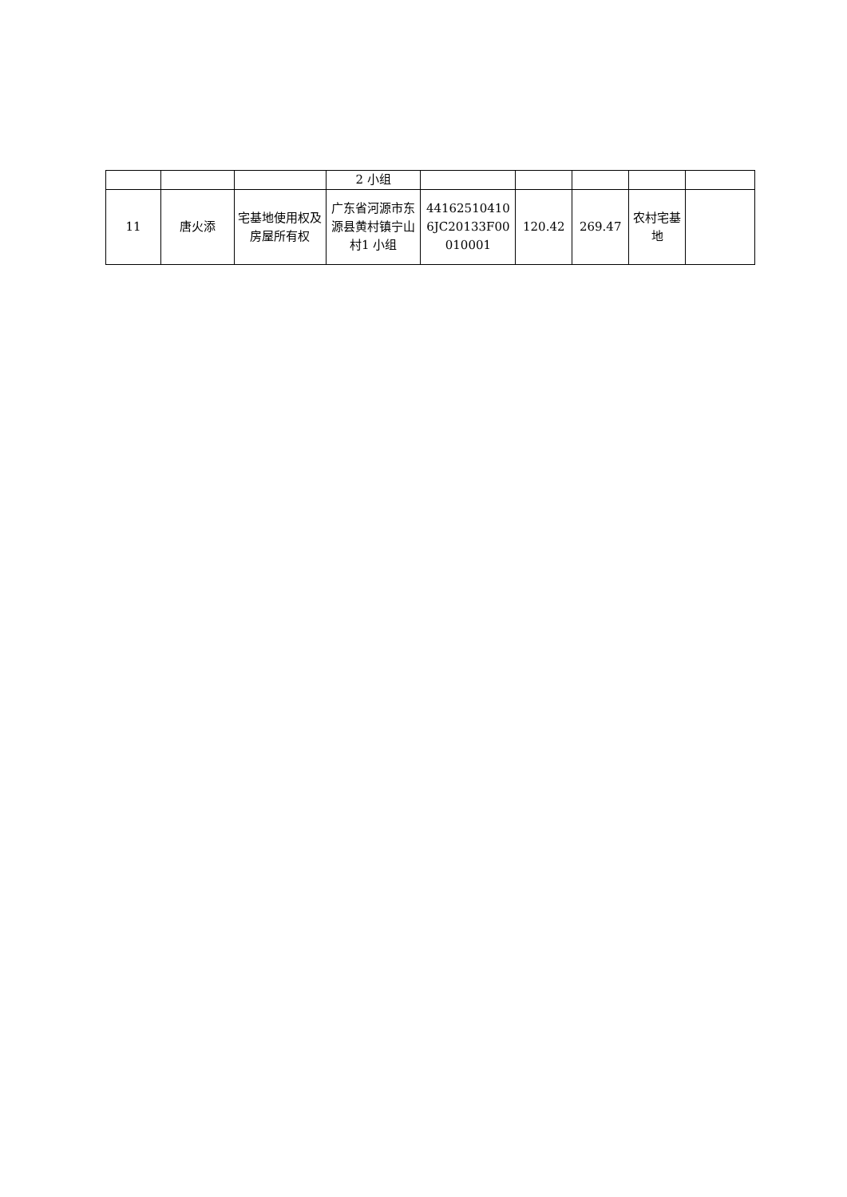| | | | 2 小组 | | | | | |
| 11 | 唐火添 | 宅基地使用权及房屋所有权 | 广东省河源市东源县黄村镇宁山村1 小组 | 441625104106JC20133F00010001 | 120.42 | 269.47 | 农村宅基地 | |